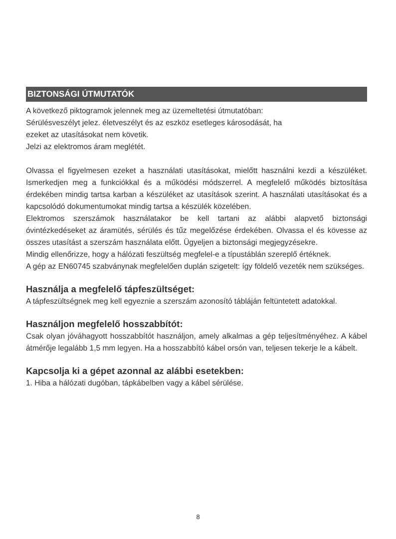BIZTONSÁGI ÚTMUTATÓK
A következő piktogramok jelennek meg az üzemeltetési útmutatóban:
Sérülésveszélyt jelez. életveszélyt és az eszköz esetleges károsodását, ha
ezeket az utasításokat nem követik.
Jelzi az elektromos áram meglétét.
Olvassa el figyelmesen ezeket a használati utasításokat, mielőtt használni kezdi a készüléket. Ismerkedjen meg a funkciókkal és a működési módszerrel. A megfelelő működés biztosítása érdekében mindig tartsa karban a készüléket az utasítások szerint. A használati utasításokat és a kapcsolódó dokumentumokat mindig tartsa a készülék közelében.
Elektromos szerszámok használatakor be kell tartani az alábbi alapvető biztonsági óvintézkedéseket az áramütés, sérülés és tűz megelőzése érdekében. Olvassa el és kövesse az összes utasítást a szerszám használata előtt. Ügyeljen a biztonsági megjegyzésekre.
Mindig ellenőrizze, hogy a hálózati feszültség megfelel-e a típustáblán szereplő értéknek.
A gép az EN60745 szabványnak megfelelően duplán szigetelt: így földelő vezeték nem szükséges.
Használja a megfelelő tápfeszültséget:
A tápfeszültségnek meg kell egyeznie a szerszám azonosító tábláján feltüntetett adatokkal.
Használjon megfelelő hosszabbítót:
Csak olyan jóváhagyott hosszabbítót használjon, amely alkalmas a gép teljesítményéhez. A kábel átmérője legalább 1,5 mm legyen. Ha a hosszabbító kábel orsón van, teljesen tekerje le a kábelt.
Kapcsolja ki a gépet azonnal az alábbi esetekben:
1. Hiba a hálózati dugóban, tápkábelben vagy a kábel sérülése.
8